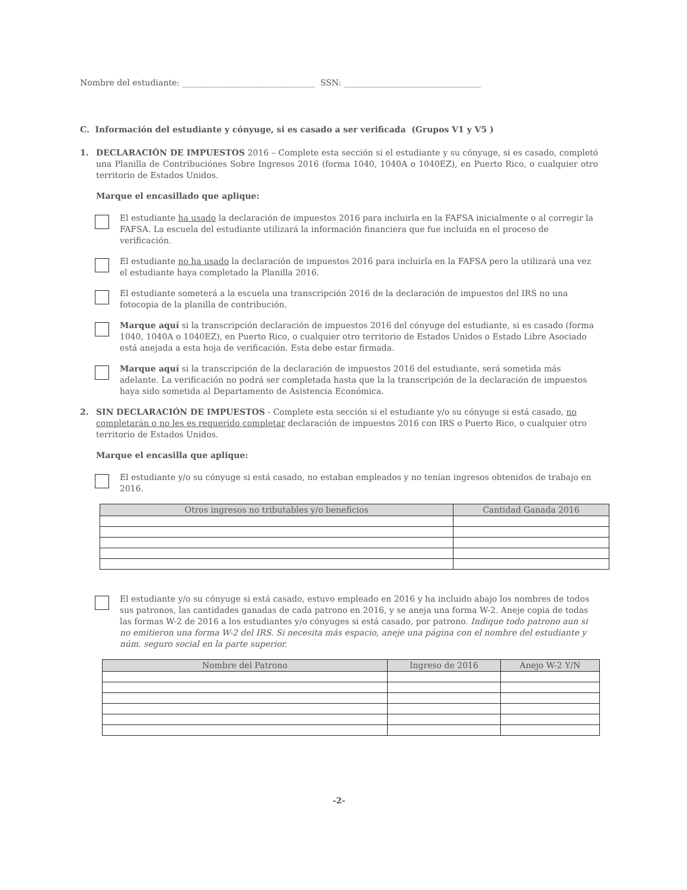Nombre del estudiante: ________________________________ SSN: _________________________________
C. Información del estudiante y cónyuge, si es casado a ser verificada (Grupos V1 y V5 )
1. DECLARACIÓN DE IMPUESTOS 2016 – Complete esta sección si el estudiante y su cónyuge, si es casado, completó una Planilla de Contribuciónes Sobre Ingresos 2016 (forma 1040, 1040A o 1040EZ), en Puerto Rico, o cualquier otro territorio de Estados Unidos.
Marque el encasillado que aplique:
El estudiante ha usado la declaración de impuestos 2016 para incluirla en la FAFSA inicialmente o al corregir la FAFSA. La escuela del estudiante utilizará la información financiera que fue incluida en el proceso de verificación.
El estudiante no ha usado la declaración de impuestos 2016 para incluirla en la FAFSA pero la utilizará una vez el estudiante haya completado la Planilla 2016.
El estudiante someterá a la escuela una transcripción 2016 de la declaración de impuestos del IRS no una fotocopia de la planilla de contribución.
Marque aquí si la transcripción declaración de impuestos 2016 del cónyuge del estudiante, si es casado (forma 1040, 1040A o 1040EZ), en Puerto Rico, o cualquier otro territorio de Estados Unidos o Estado Libre Asociado está anejada a esta hoja de verificación. Esta debe estar firmada.
Marque aquí si la transcripción de la declaración de impuestos 2016 del estudiante, será sometida más adelante. La verificación no podrá ser completada hasta que la la transcripción de la declaración de impuestos haya sido sometida al Departamento de Asistencia Económica.
2. SIN DECLARACIÓN DE IMPUESTOS - Complete esta sección si el estudiante y/o su cónyuge si está casado, no completarán o no les es requerido completar declaración de impuestos 2016 con IRS o Puerto Rico, o cualquier otro territorio de Estados Unidos.
Marque el encasilla que aplique:
El estudiante y/o su cónyuge si está casado, no estaban empleados y no tenían ingresos obtenidos de trabajo en 2016.
| Otros ingresos no tributables y/o beneficios | Cantidad Ganada 2016 |
| --- | --- |
El estudiante y/o su cónyuge si está casado, estuvo empleado en 2016 y ha incluido abajo los nombres de todos sus patronos, las cantidades ganadas de cada patrono en 2016, y se aneja una forma W-2. Aneje copia de todas las formas W-2 de 2016 a los estudiantes y/o cónyuges si está casado, por patrono. Indique todo patrono aun si no emitieron una forma W-2 del IRS. Si necesita más espacio, aneje una página con el nombre del estudiante y núm. seguro social en la parte superior.
| Nombre del Patrono | Ingreso de 2016 | Anejo W-2 Y/N |
| --- | --- | --- |
-2-